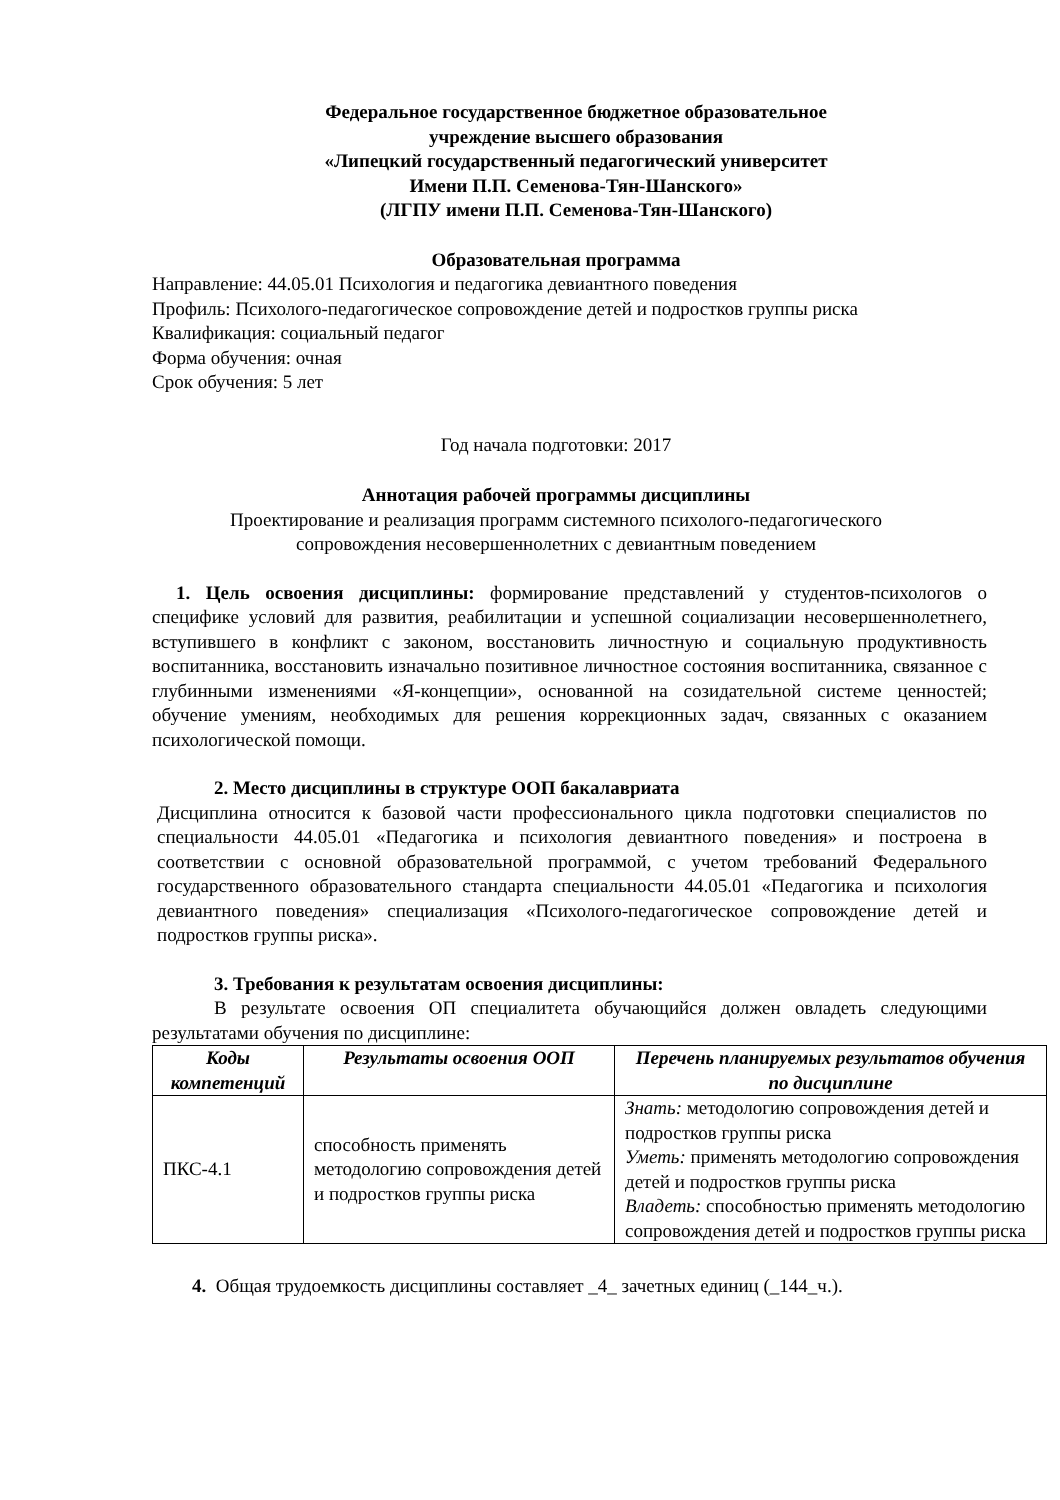Федеральное государственное бюджетное образовательное
учреждение высшего образования
«Липецкий государственный педагогический университет
Имени П.П. Семенова-Тян-Шанского»
(ЛГПУ имени П.П. Семенова-Тян-Шанского)
Образовательная программа
Направление: 44.05.01 Психология и педагогика девиантного поведения
Профиль: Психолого-педагогическое сопровождение детей и подростков группы риска
Квалификация: социальный педагог
Форма обучения: очная
Срок обучения: 5 лет
Год начала подготовки: 2017
Аннотация рабочей программы дисциплины
Проектирование и реализация программ системного психолого-педагогического
сопровождения несовершеннолетних с девиантным поведением
1. Цель освоения дисциплины: формирование представлений у студентов-психологов о специфике условий для развития, реабилитации и успешной социализации несовершеннолетнего, вступившего в конфликт с законом, восстановить личностную и социальную продуктивность воспитанника, восстановить изначально позитивное личностное состояния воспитанника, связанное с глубинными изменениями «Я-концепции», основанной на созидательной системе ценностей; обучение умениям, необходимых для решения коррекционных задач, связанных с оказанием психологической помощи.
2. Место дисциплины в структуре ООП бакалавриата
Дисциплина относится к базовой части профессионального цикла подготовки специалистов по специальности 44.05.01 «Педагогика и психология девиантного поведения» и построена в соответствии с основной образовательной программой, с учетом требований Федерального государственного образовательного стандарта специальности 44.05.01 «Педагогика и психология девиантного поведения» специализация «Психолого-педагогическое сопровождение детей и подростков группы риска».
3. Требования к результатам освоения дисциплины:
В результате освоения ОП специалитета обучающийся должен овладеть следующими результатами обучения по дисциплине:
| Коды компетенций | Результаты освоения ООП | Перечень планируемых результатов обучения по дисциплине |
| --- | --- | --- |
| ПКС-4.1 | способность применять методологию сопровождения детей и подростков группы риска | Знать: методологию сопровождения детей и подростков группы риска Уметь: применять методологию сопровождения детей и подростков группы риска Владеть: способностью применять методологию сопровождения детей и подростков группы риска |
4. Общая трудоемкость дисциплины составляет _4_ зачетных единиц (_144_ч.).